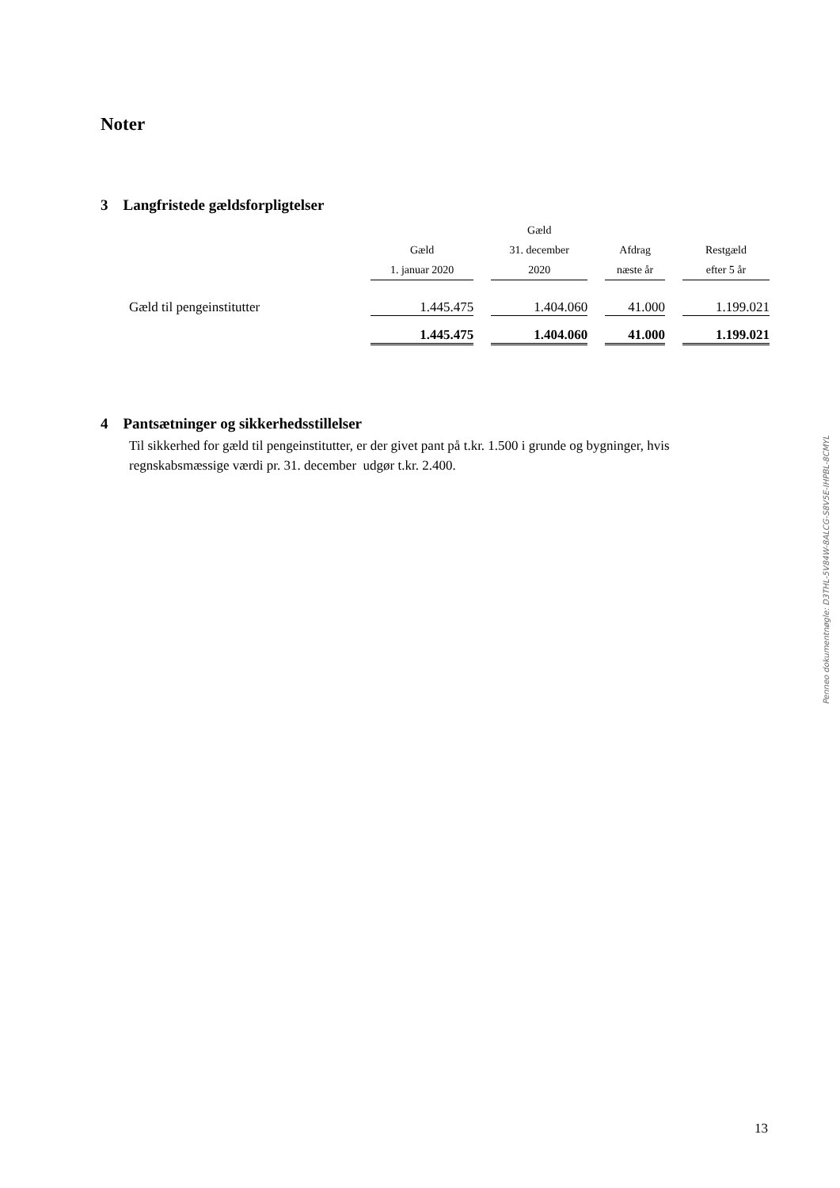Noter
3 Langfristede gældsforpligtelser
| | Gæld 1. januar 2020 | | Gæld 31. december 2020 | | Afdrag næste år | | Restgæld efter 5 år |
| --- | --- | --- | --- | --- | --- | --- | --- |
| Gæld til pengeinstitutter | 1.445.475 | | 1.404.060 | | 41.000 | | 1.199.021 |
| | 1.445.475 | | 1.404.060 | | 41.000 | | 1.199.021 |
4 Pantsætninger og sikkerhedsstillelser
Til sikkerhed for gæld til pengeinstitutter, er der givet pant på t.kr. 1.500 i grunde og bygninger, hvis regnskabsmæssige værdi pr. 31. december udgør t.kr. 2.400.
Penneo dokumentnøgle: D3THL-5V84W-8ALCG-S8V5E-IHPBL-8CMYL
13